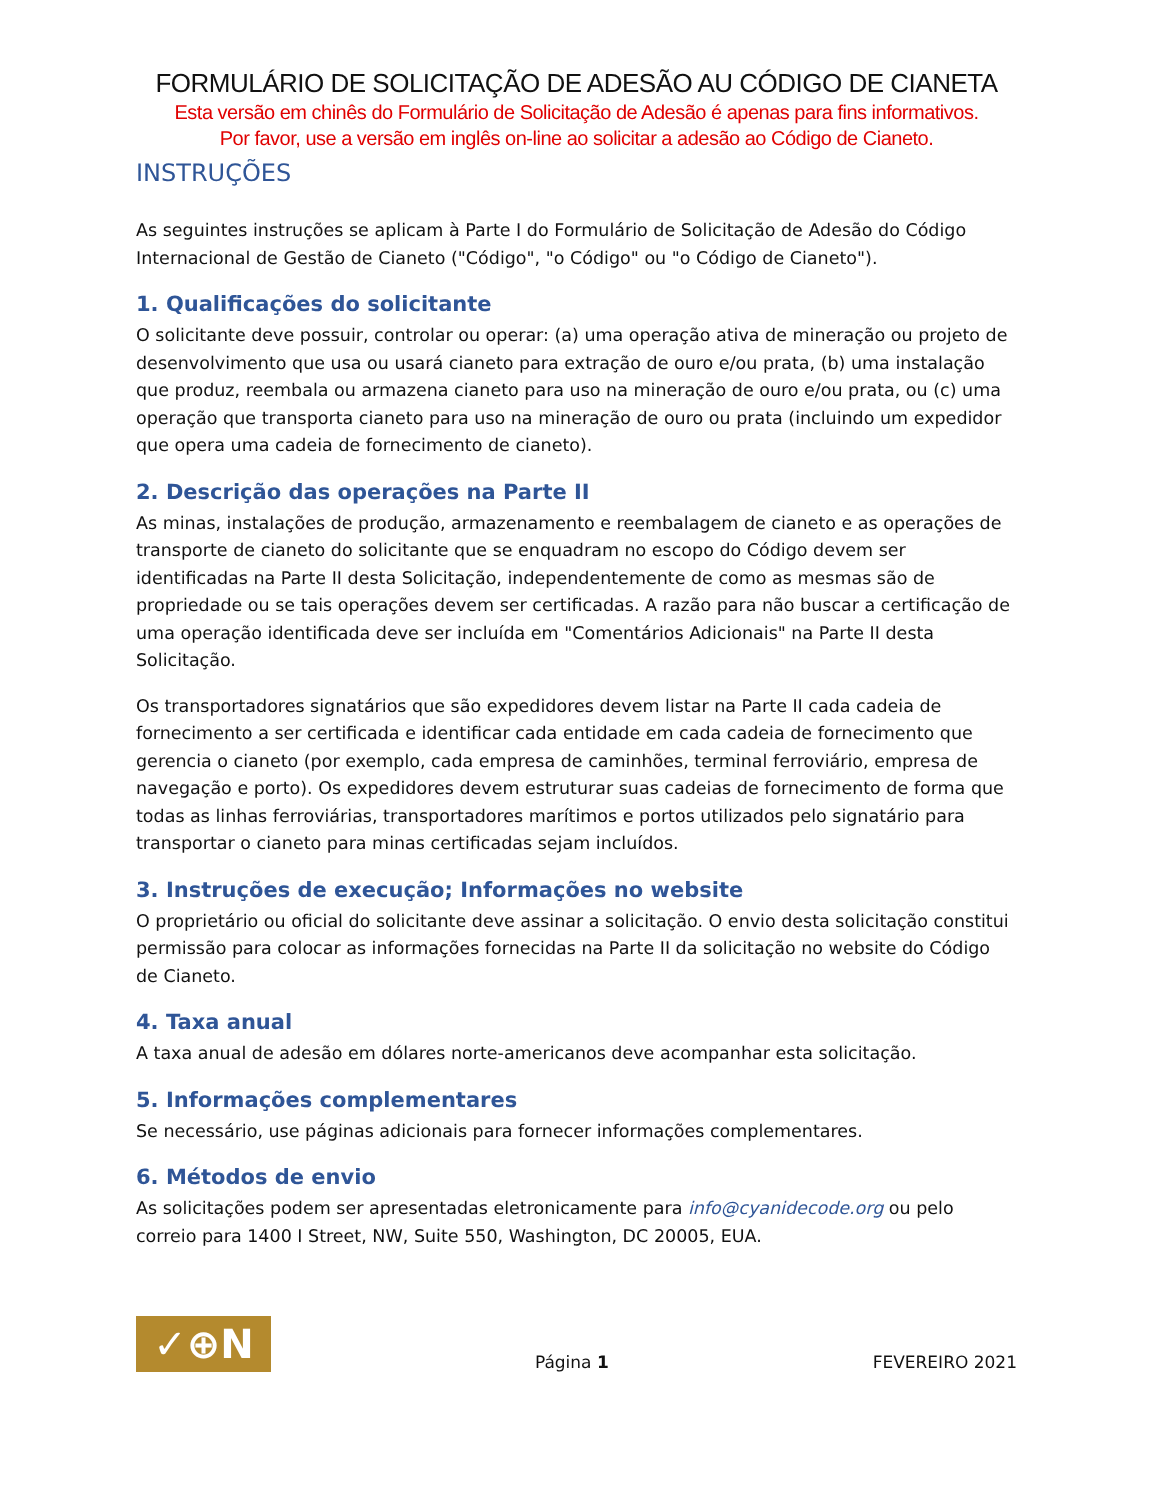FORMULÁRIO DE SOLICITAÇÃO DE ADESÃO AU CÓDIGO DE CIANETA
Esta versão em chinês do Formulário de Solicitação de Adesão é apenas para fins informativos.
Por favor, use a versão em inglês on-line ao solicitar a adesão ao Código de Cianeto.
INSTRUÇÕES
As seguintes instruções se aplicam à Parte I do Formulário de Solicitação de Adesão do Código Internacional de Gestão de Cianeto ("Código", "o Código" ou "o Código de Cianeto").
1. Qualificações do solicitante
O solicitante deve possuir, controlar ou operar: (a) uma operação ativa de mineração ou projeto de desenvolvimento que usa ou usará cianeto para extração de ouro e/ou prata, (b) uma instalação que produz, reembala ou armazena cianeto para uso na mineração de ouro e/ou prata, ou (c) uma operação que transporta cianeto para uso na mineração de ouro ou prata (incluindo um expedidor que opera uma cadeia de fornecimento de cianeto).
2. Descrição das operações na Parte II
As minas, instalações de produção, armazenamento e reembalagem de cianeto e as operações de transporte de cianeto do solicitante que se enquadram no escopo do Código devem ser identificadas na Parte II desta Solicitação, independentemente de como as mesmas são de propriedade ou se tais operações devem ser certificadas. A razão para não buscar a certificação de uma operação identificada deve ser incluída em "Comentários Adicionais" na Parte II desta Solicitação.
Os transportadores signatários que são expedidores devem listar na Parte II cada cadeia de fornecimento a ser certificada e identificar cada entidade em cada cadeia de fornecimento que gerencia o cianeto (por exemplo, cada empresa de caminhões, terminal ferroviário, empresa de navegação e porto). Os expedidores devem estruturar suas cadeias de fornecimento de forma que todas as linhas ferroviárias, transportadores marítimos e portos utilizados pelo signatário para transportar o cianeto para minas certificadas sejam incluídos.
3. Instruções de execução; Informações no website
O proprietário ou oficial do solicitante deve assinar a solicitação. O envio desta solicitação constitui permissão para colocar as informações fornecidas na Parte II da solicitação no website do Código de Cianeto.
4. Taxa anual
A taxa anual de adesão em dólares norte-americanos deve acompanhar esta solicitação.
5. Informações complementares
Se necessário, use páginas adicionais para fornecer informações complementares.
6. Métodos de envio
As solicitações podem ser apresentadas eletronicamente para info@cyanidecode.org ou pelo correio para 1400 I Street, NW, Suite 550, Washington, DC 20005, EUA.
✓⊕N
Página 1
FEVEREIRO 2021